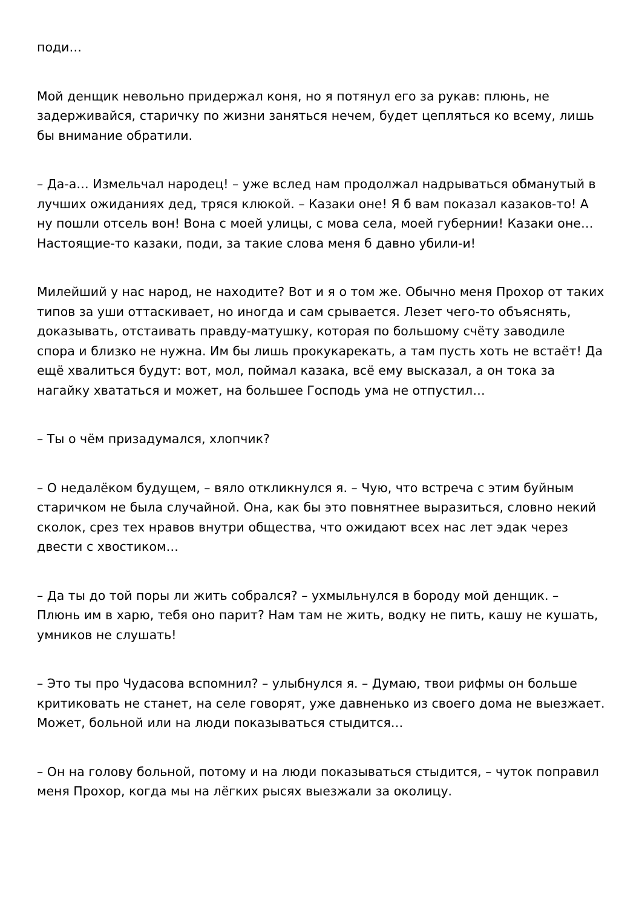поди…
Мой денщик невольно придержал коня, но я потянул его за рукав: плюнь, не задерживайся, старичку по жизни заняться нечем, будет цепляться ко всему, лишь бы внимание обратили.
– Да-а… Измельчал народец! – уже вслед нам продолжал надрываться обманутый в лучших ожиданиях дед, тряся клюкой. – Казаки оне! Я б вам показал казаков-то! А ну пошли отсель вон! Вона с моей улицы, с мова села, моей губернии! Казаки оне… Настоящие-то казаки, поди, за такие слова меня б давно убили-и!
Милейший у нас народ, не находите? Вот и я о том же. Обычно меня Прохор от таких типов за уши оттаскивает, но иногда и сам срывается. Лезет чего-то объяснять, доказывать, отстаивать правду-матушку, которая по большому счёту заводиле спора и близко не нужна. Им бы лишь прокукарекать, а там пусть хоть не встаёт! Да ещё хвалиться будут: вот, мол, поймал казака, всё ему высказал, а он тока за нагайку хвататься и может, на большее Господь ума не отпустил…
– Ты о чём призадумался, хлопчик?
– О недалёком будущем, – вяло откликнулся я. – Чую, что встреча с этим буйным старичком не была случайной. Она, как бы это повнятнее выразиться, словно некий сколок, срез тех нравов внутри общества, что ожидают всех нас лет эдак через двести с хвостиком…
– Да ты до той поры ли жить собрался? – ухмыльнулся в бороду мой денщик. – Плюнь им в харю, тебя оно парит? Нам там не жить, водку не пить, кашу не кушать, умников не слушать!
– Это ты про Чудасова вспомнил? – улыбнулся я. – Думаю, твои рифмы он больше критиковать не станет, на селе говорят, уже давненько из своего дома не выезжает. Может, больной или на люди показываться стыдится…
– Он на голову больной, потому и на люди показываться стыдится, – чуток поправил меня Прохор, когда мы на лёгких рысях выезжали за околицу.